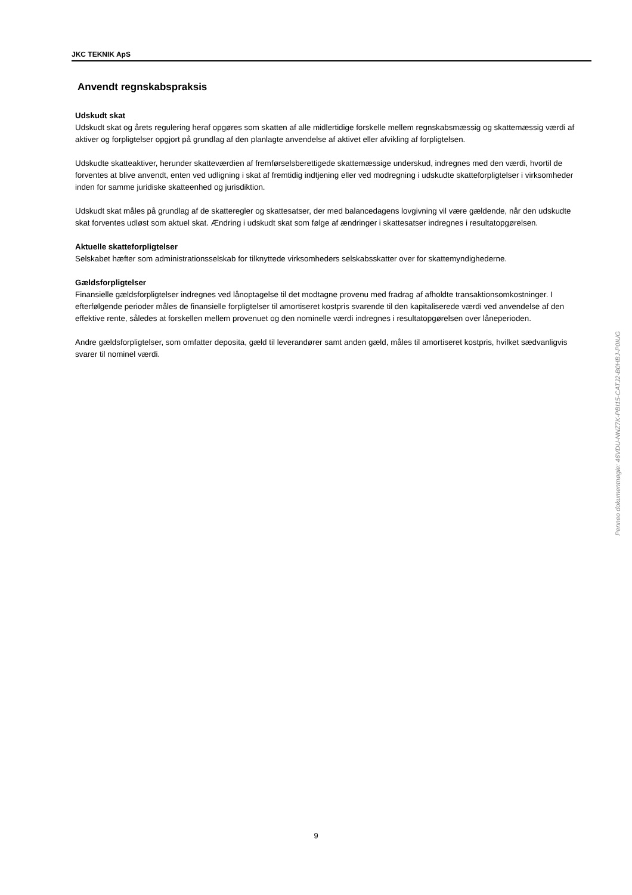JKC TEKNIK ApS
Anvendt regnskabspraksis
Udskudt skat
Udskudt skat og årets regulering heraf opgøres som skatten af alle midlertidige forskelle mellem regnskabsmæssig og skattemæssig værdi af aktiver og forpligtelser opgjort på grundlag af den planlagte anvendelse af aktivet eller afvikling af forpligtelsen.
Udskudte skatteaktiver, herunder skatteværdien af fremførselsberettigede skattemæssige underskud, indregnes med den værdi, hvortil de forventes at blive anvendt, enten ved udligning i skat af fremtidig indtjening eller ved modregning i udskudte skatteforpligtelser i virksomheder inden for samme juridiske skatteenhed og jurisdiktion.
Udskudt skat måles på grundlag af de skatteregler og skattesatser, der med balancedagens lovgivning vil være gældende, når den udskudte skat forventes udløst som aktuel skat. Ændring i udskudt skat som følge af ændringer i skattesatser indregnes i resultatopgørelsen.
Aktuelle skatteforpligtelser
Selskabet hæfter som administrationsselskab for tilknyttede virksomheders selskabsskatter over for skattemyndighederne.
Gældsforpligtelser
Finansielle gældsforpligtelser indregnes ved lånoptagelse til det modtagne provenu med fradrag af afholdte transaktionsomkostninger. I efterfølgende perioder måles de finansielle forpligtelser til amortiseret kostpris svarende til den kapitaliserede værdi ved anvendelse af den effektive rente, således at forskellen mellem provenuet og den nominelle værdi indregnes i resultatopgørelsen over låneperioden.
Andre gældsforpligtelser, som omfatter deposita, gæld til leverandører samt anden gæld, måles til amortiseret kostpris, hvilket sædvanligvis svarer til nominel værdi.
Penneo dokumentnøgle: 46VDU-NNZ7K-PBI15-CATJ2-B0HBJ-P0IUG
9